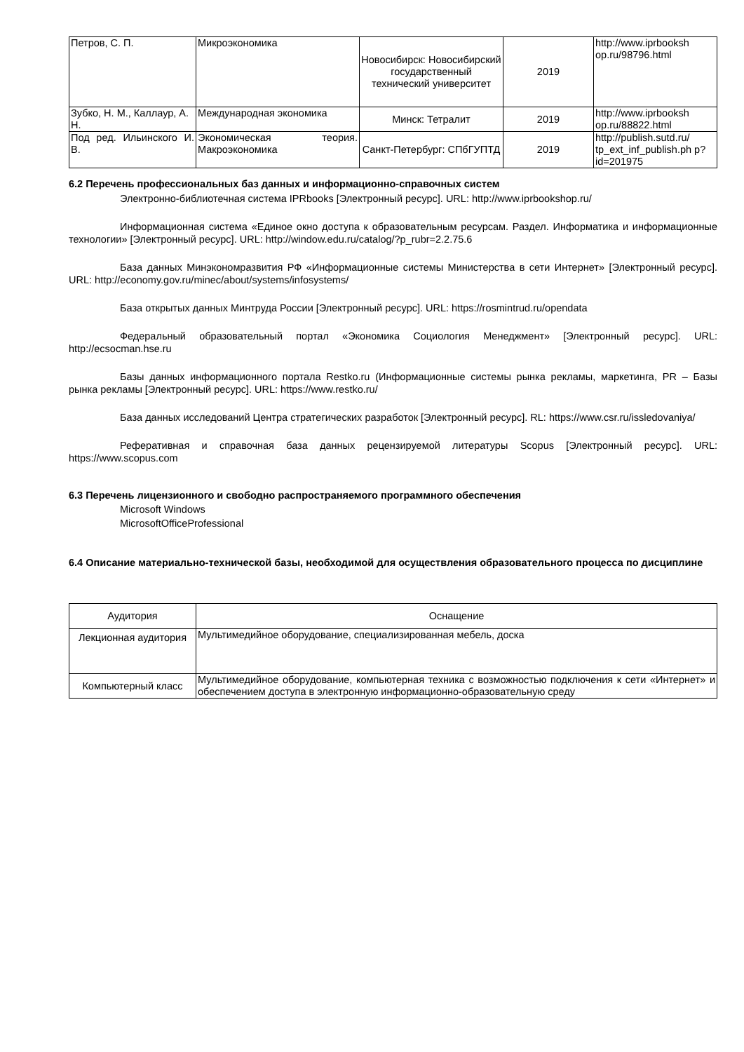| Петров, С. П. | Микроэкономика | Новосибирск: Новосибирский государственный технический университет | 2019 | http://www.iprbooksh op.ru/98796.html |
| Зубко, Н. М., Каллаур, А. Н. | Международная экономика | Минск: Тетралит | 2019 | http://www.iprbooksh op.ru/88822.html |
| Под ред. Ильинского И. В. | Экономическая теория. Макроэкономика | Санкт-Петербург: СПбГУПТД | 2019 | http://publish.sutd.ru/ tp_ext_inf_publish.ph p?id=201975 |
6.2 Перечень профессиональных баз данных и информационно-справочных систем
Электронно-библиотечная система IPRbooks [Электронный ресурс]. URL: http://www.iprbookshop.ru/
Информационная система «Единое окно доступа к образовательным ресурсам. Раздел. Информатика и информационные технологии» [Электронный ресурс]. URL: http://window.edu.ru/catalog/?p_rubr=2.2.75.6
База данных Минэкономразвития РФ «Информационные системы Министерства в сети Интернет» [Электронный ресурс]. URL: http://economy.gov.ru/minec/about/systems/infosystems/
База открытых данных Минтруда России [Электронный ресурс]. URL: https://rosmintrud.ru/opendata
Федеральный образовательный портал «Экономика Социология Менеджмент» [Электронный ресурс]. URL: http://ecsocman.hse.ru
Базы данных информационного портала Restko.ru (Информационные системы рынка рекламы, маркетинга, PR – Базы рынка рекламы [Электронный ресурс]. URL: https://www.restko.ru/
База данных исследований Центра стратегических разработок [Электронный ресурс]. RL: https://www.csr.ru/issledovaniya/
Реферативная и справочная база данных рецензируемой литературы Scopus [Электронный ресурс]. URL: https://www.scopus.com
6.3 Перечень лицензионного и свободно распространяемого программного обеспечения
Microsoft Windows
MicrosoftOfficeProfessional
6.4 Описание материально-технической базы, необходимой для осуществления образовательного процесса по дисциплине
| Аудитория | Оснащение |
| Лекционная аудитория | Мультимедийное оборудование, специализированная мебель, доска |
| Компьютерный класс | Мультимедийное оборудование, компьютерная техника с возможностью подключения к сети «Интернет» и обеспечением доступа в электронную информационно-образовательную среду |